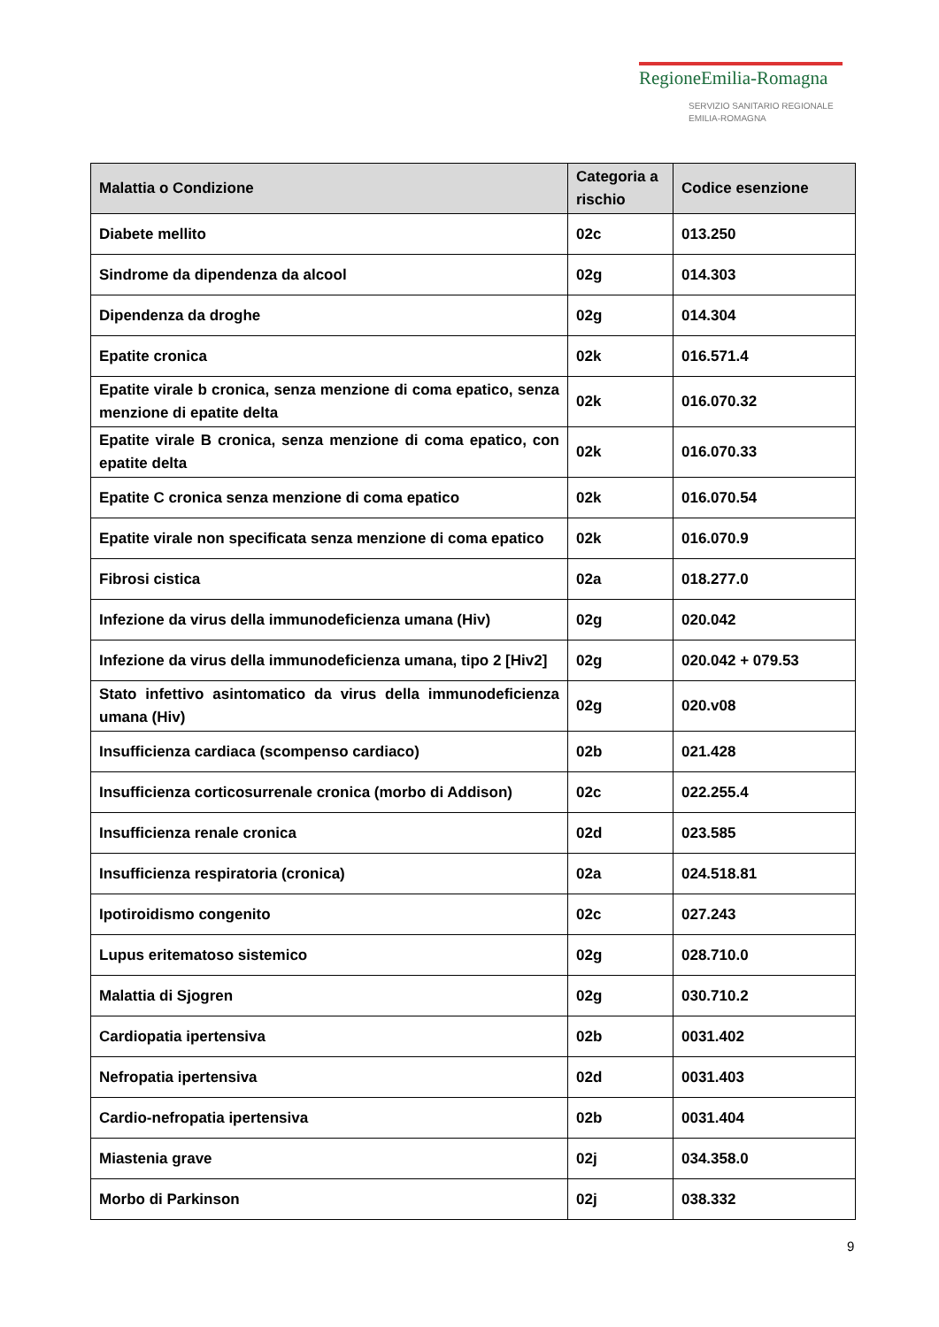RegioneEmilia-Romagna
SERVIZIO SANITARIO REGIONALE
EMILIA-ROMAGNA
| Malattia o Condizione | Categoria a rischio | Codice esenzione |
| --- | --- | --- |
| Diabete mellito | 02c | 013.250 |
| Sindrome da dipendenza da alcool | 02g | 014.303 |
| Dipendenza da droghe | 02g | 014.304 |
| Epatite cronica | 02k | 016.571.4 |
| Epatite virale b cronica, senza menzione di coma epatico, senza menzione di epatite delta | 02k | 016.070.32 |
| Epatite virale B cronica, senza menzione di coma epatico, con epatite delta | 02k | 016.070.33 |
| Epatite C cronica senza menzione di coma epatico | 02k | 016.070.54 |
| Epatite virale non specificata senza menzione di coma epatico | 02k | 016.070.9 |
| Fibrosi cistica | 02a | 018.277.0 |
| Infezione da virus della immunodeficienza umana (Hiv) | 02g | 020.042 |
| Infezione da virus della immunodeficienza umana, tipo 2 [Hiv2] | 02g | 020.042 + 079.53 |
| Stato infettivo asintomatico da virus della immunodeficienza umana (Hiv) | 02g | 020.v08 |
| Insufficienza cardiaca (scompenso cardiaco) | 02b | 021.428 |
| Insufficienza corticosurrenale cronica (morbo di Addison) | 02c | 022.255.4 |
| Insufficienza renale cronica | 02d | 023.585 |
| Insufficienza respiratoria (cronica) | 02a | 024.518.81 |
| Ipotiroidismo congenito | 02c | 027.243 |
| Lupus eritematoso sistemico | 02g | 028.710.0 |
| Malattia di Sjogren | 02g | 030.710.2 |
| Cardiopatia ipertensiva | 02b | 0031.402 |
| Nefropatia ipertensiva | 02d | 0031.403 |
| Cardio-nefropatia ipertensiva | 02b | 0031.404 |
| Miastenia grave | 02j | 034.358.0 |
| Morbo di Parkinson | 02j | 038.332 |
9